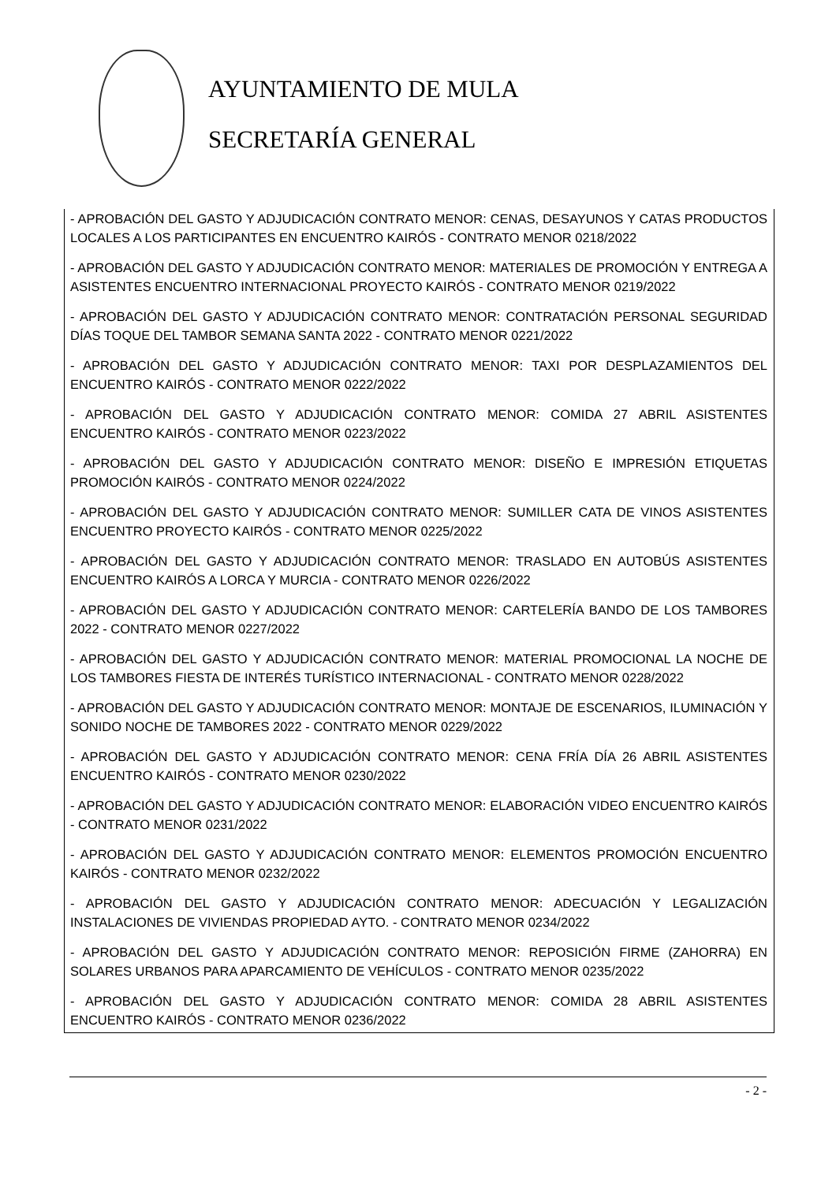AYUNTAMIENTO DE MULA
SECRETARÍA GENERAL
- APROBACIÓN DEL GASTO Y ADJUDICACIÓN CONTRATO MENOR: CENAS, DESAYUNOS Y CATAS PRODUCTOS LOCALES A LOS PARTICIPANTES EN ENCUENTRO KAIRÓS - CONTRATO MENOR 0218/2022
- APROBACIÓN DEL GASTO Y ADJUDICACIÓN CONTRATO MENOR: MATERIALES DE PROMOCIÓN Y ENTREGA A ASISTENTES ENCUENTRO INTERNACIONAL PROYECTO KAIRÓS - CONTRATO MENOR 0219/2022
- APROBACIÓN DEL GASTO Y ADJUDICACIÓN CONTRATO MENOR: CONTRATACIÓN PERSONAL SEGURIDAD DÍAS TOQUE DEL TAMBOR SEMANA SANTA 2022 - CONTRATO MENOR 0221/2022
- APROBACIÓN DEL GASTO Y ADJUDICACIÓN CONTRATO MENOR: TAXI POR DESPLAZAMIENTOS DEL ENCUENTRO KAIRÓS - CONTRATO MENOR 0222/2022
- APROBACIÓN DEL GASTO Y ADJUDICACIÓN CONTRATO MENOR: COMIDA 27 ABRIL ASISTENTES ENCUENTRO KAIRÓS - CONTRATO MENOR 0223/2022
- APROBACIÓN DEL GASTO Y ADJUDICACIÓN CONTRATO MENOR: DISEÑO E IMPRESIÓN ETIQUETAS PROMOCIÓN KAIRÓS - CONTRATO MENOR 0224/2022
- APROBACIÓN DEL GASTO Y ADJUDICACIÓN CONTRATO MENOR: SUMILLER CATA DE VINOS ASISTENTES ENCUENTRO PROYECTO KAIRÓS - CONTRATO MENOR 0225/2022
- APROBACIÓN DEL GASTO Y ADJUDICACIÓN CONTRATO MENOR: TRASLADO EN AUTOBÚS ASISTENTES ENCUENTRO KAIRÓS A LORCA Y MURCIA - CONTRATO MENOR 0226/2022
- APROBACIÓN DEL GASTO Y ADJUDICACIÓN CONTRATO MENOR: CARTELERÍA BANDO DE LOS TAMBORES 2022 - CONTRATO MENOR 0227/2022
- APROBACIÓN DEL GASTO Y ADJUDICACIÓN CONTRATO MENOR: MATERIAL PROMOCIONAL LA NOCHE DE LOS TAMBORES FIESTA DE INTERÉS TURÍSTICO INTERNACIONAL - CONTRATO MENOR 0228/2022
- APROBACIÓN DEL GASTO Y ADJUDICACIÓN CONTRATO MENOR: MONTAJE DE ESCENARIOS, ILUMINACIÓN Y SONIDO NOCHE DE TAMBORES 2022 - CONTRATO MENOR 0229/2022
- APROBACIÓN DEL GASTO Y ADJUDICACIÓN CONTRATO MENOR: CENA FRÍA DÍA 26 ABRIL ASISTENTES ENCUENTRO KAIRÓS - CONTRATO MENOR 0230/2022
- APROBACIÓN DEL GASTO Y ADJUDICACIÓN CONTRATO MENOR: ELABORACIÓN VIDEO ENCUENTRO KAIRÓS - CONTRATO MENOR 0231/2022
- APROBACIÓN DEL GASTO Y ADJUDICACIÓN CONTRATO MENOR: ELEMENTOS PROMOCIÓN ENCUENTRO KAIRÓS - CONTRATO MENOR 0232/2022
- APROBACIÓN DEL GASTO Y ADJUDICACIÓN CONTRATO MENOR: ADECUACIÓN Y LEGALIZACIÓN INSTALACIONES DE VIVIENDAS PROPIEDAD AYTO. - CONTRATO MENOR 0234/2022
- APROBACIÓN DEL GASTO Y ADJUDICACIÓN CONTRATO MENOR: REPOSICIÓN FIRME (ZAHORRA) EN SOLARES URBANOS PARA APARCAMIENTO DE VEHÍCULOS - CONTRATO MENOR 0235/2022
- APROBACIÓN DEL GASTO Y ADJUDICACIÓN CONTRATO MENOR: COMIDA 28 ABRIL ASISTENTES ENCUENTRO KAIRÓS - CONTRATO MENOR 0236/2022
- 2 -